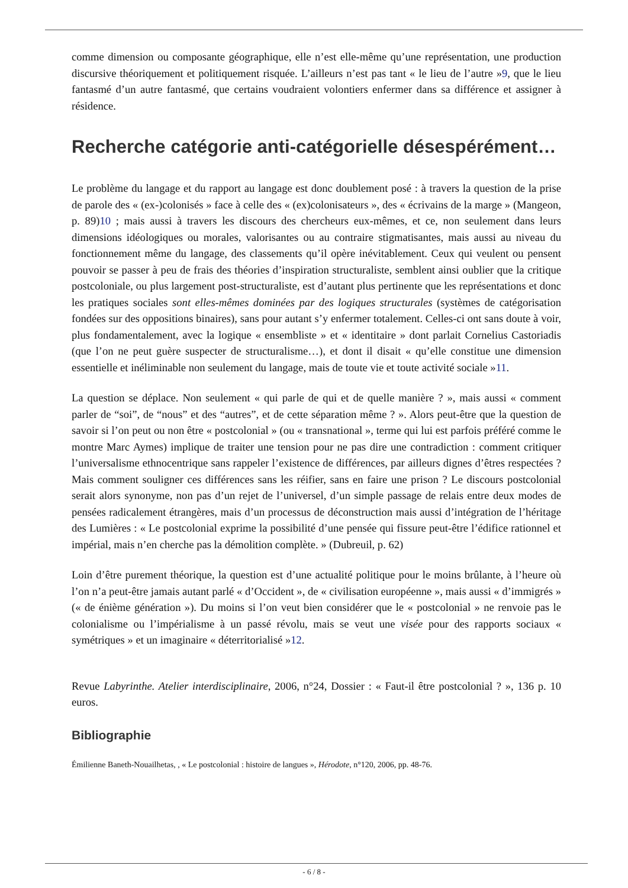comme dimension ou composante géographique, elle n’est elle-même qu’une représentation, une production discursive théoriquement et politiquement risquée. L’ailleurs n’est pas tant « le lieu de l’autre »9, que le lieu fantasmé d’un autre fantasmé, que certains voudraient volontiers enfermer dans sa différence et assigner à résidence.
Recherche catégorie anti-catégorielle désespérément…
Le problème du langage et du rapport au langage est donc doublement posé : à travers la question de la prise de parole des « (ex-)colonisés » face à celle des « (ex)colonisateurs », des « écrivains de la marge » (Mangeon, p. 89)10 ; mais aussi à travers les discours des chercheurs eux-mêmes, et ce, non seulement dans leurs dimensions idéologiques ou morales, valorisantes ou au contraire stigmatisantes, mais aussi au niveau du fonctionnement même du langage, des classements qu’il opère inévitablement. Ceux qui veulent ou pensent pouvoir se passer à peu de frais des théories d’inspiration structuraliste, semblent ainsi oublier que la critique postcoloniale, ou plus largement post-structuraliste, est d’autant plus pertinente que les représentations et donc les pratiques sociales sont elles-mêmes dominées par des logiques structurales (systèmes de catégorisation fondées sur des oppositions binaires), sans pour autant s’y enfermer totalement. Celles-ci ont sans doute à voir, plus fondamentalement, avec la logique « ensembliste » et « identitaire » dont parlait Cornelius Castoriadis (que l’on ne peut guère suspecter de structuralisme…), et dont il disait « qu’elle constitue une dimension essentielle et inéliminable non seulement du langage, mais de toute vie et toute activité sociale »11.
La question se déplace. Non seulement « qui parle de qui et de quelle manière ? », mais aussi « comment parler de “soi”, de “nous” et des “autres”, et de cette séparation même ? ». Alors peut-être que la question de savoir si l’on peut ou non être « postcolonial » (ou « transnational », terme qui lui est parfois préféré comme le montre Marc Aymes) implique de traiter une tension pour ne pas dire une contradiction : comment critiquer l’universalisme ethnocentrique sans rappeler l’existence de différences, par ailleurs dignes d’êtres respectées ? Mais comment souligner ces différences sans les réifier, sans en faire une prison ? Le discours postcolonial serait alors synonyme, non pas d’un rejet de l’universel, d’un simple passage de relais entre deux modes de pensées radicalement étrangères, mais d’un processus de déconstruction mais aussi d’intégration de l’héritage des Lumières : « Le postcolonial exprime la possibilité d’une pensée qui fissure peut-être l’édifice rationnel et impérial, mais n’en cherche pas la démolition complète. » (Dubreuil, p. 62)
Loin d’être purement théorique, la question est d’une actualité politique pour le moins brûlante, à l’heure où l’on n’a peut-être jamais autant parlé « d’Occident », de « civilisation européenne », mais aussi « d’immigrés » (« de énième génération »). Du moins si l’on veut bien considérer que le « postcolonial » ne renvoie pas le colonialisme ou l’impérialisme à un passé révolu, mais se veut une visée pour des rapports sociaux « symétriques » et un imaginaire « déterritorialisé »12.
Revue Labyrinthe. Atelier interdisciplinaire, 2006, n°24, Dossier : « Faut-il être postcolonial ? », 136 p. 10 euros.
Bibliographie
Émilienne Baneth-Nouailhetas, , « Le postcolonial : histoire de langues », Hérodote, n°120, 2006, pp. 48-76.
- 6 / 8 -